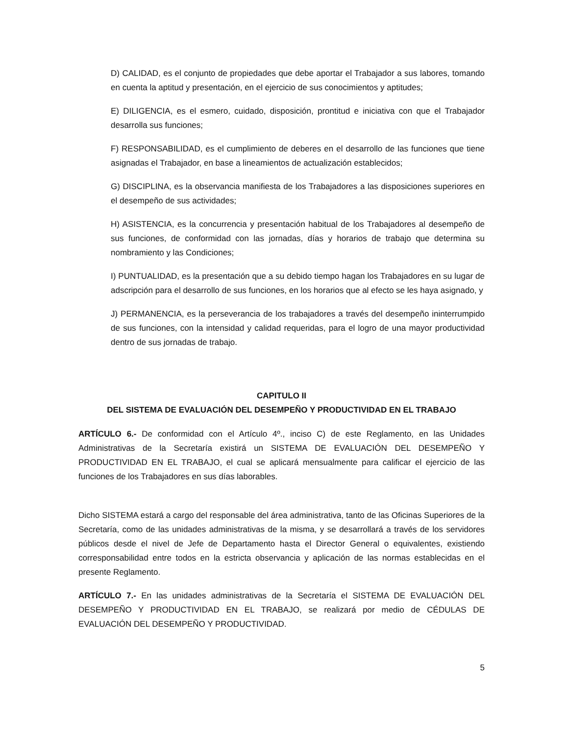D) CALIDAD, es el conjunto de propiedades que debe aportar el Trabajador a sus labores, tomando en cuenta la aptitud y presentación, en el ejercicio de sus conocimientos y aptitudes;
E) DILIGENCIA, es el esmero, cuidado, disposición, prontitud e iniciativa con que el Trabajador desarrolla sus funciones;
F) RESPONSABILIDAD, es el cumplimiento de deberes en el desarrollo de las funciones que tiene asignadas el Trabajador, en base a lineamientos de actualización establecidos;
G) DISCIPLINA, es la observancia manifiesta de los Trabajadores a las disposiciones superiores en el desempeño de sus actividades;
H) ASISTENCIA, es la concurrencia y presentación habitual de los Trabajadores al desempeño de sus funciones, de conformidad con las jornadas, días y horarios de trabajo que determina su nombramiento y las Condiciones;
I) PUNTUALIDAD, es la presentación que a su debido tiempo hagan los Trabajadores en su lugar de adscripción para el desarrollo de sus funciones, en los horarios que al efecto se les haya asignado, y
J) PERMANENCIA, es la perseverancia de los trabajadores a través del desempeño ininterrumpido de sus funciones, con la intensidad y calidad requeridas, para el logro de una mayor productividad dentro de sus jornadas de trabajo.
CAPITULO II
DEL SISTEMA DE EVALUACIÓN DEL DESEMPEÑO Y PRODUCTIVIDAD EN EL TRABAJO
ARTÍCULO 6.- De conformidad con el Artículo 4º., inciso C) de este Reglamento, en las Unidades Administrativas de la Secretaría existirá un SISTEMA DE EVALUACIÓN DEL DESEMPEÑO Y PRODUCTIVIDAD EN EL TRABAJO, el cual se aplicará mensualmente para calificar el ejercicio de las funciones de los Trabajadores en sus días laborables.
Dicho SISTEMA estará a cargo del responsable del área administrativa, tanto de las Oficinas Superiores de la Secretaría, como de las unidades administrativas de la misma, y se desarrollará a través de los servidores públicos desde el nivel de Jefe de Departamento hasta el Director General o equivalentes, existiendo corresponsabilidad entre todos en la estricta observancia y aplicación de las normas establecidas en el presente Reglamento.
ARTÍCULO 7.- En las unidades administrativas de la Secretaría el SISTEMA DE EVALUACIÓN DEL DESEMPEÑO Y PRODUCTIVIDAD EN EL TRABAJO, se realizará por medio de CÉDULAS DE EVALUACIÓN DEL DESEMPEÑO Y PRODUCTIVIDAD.
5